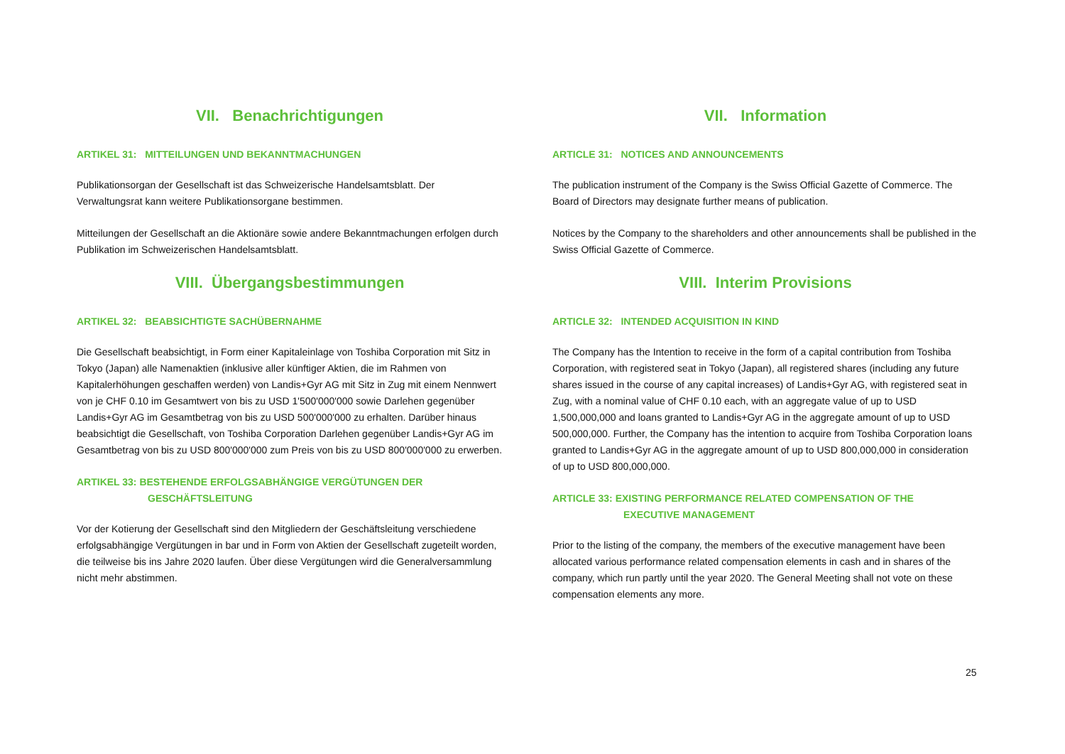VII. Benachrichtigungen
ARTIKEL 31: MITTEILUNGEN UND BEKANNTMACHUNGEN
Publikationsorgan der Gesellschaft ist das Schweizerische Handelsamtsblatt. Der Verwaltungsrat kann weitere Publikationsorgane bestimmen.
Mitteilungen der Gesellschaft an die Aktionäre sowie andere Bekanntmachungen erfolgen durch Publikation im Schweizerischen Handelsamtsblatt.
VIII. Übergangsbestimmungen
ARTIKEL 32: BEABSICHTIGTE SACHÜBERNAHME
Die Gesellschaft beabsichtigt, in Form einer Kapitaleinlage von Toshiba Corporation mit Sitz in Tokyo (Japan) alle Namenaktien (inklusive aller künftiger Aktien, die im Rahmen von Kapitalerhöhungen geschaffen werden) von Landis+Gyr AG mit Sitz in Zug mit einem Nennwert von je CHF 0.10 im Gesamtwert von bis zu USD 1'500'000'000 sowie Darlehen gegenüber Landis+Gyr AG im Gesamtbetrag von bis zu USD 500'000'000 zu erhalten. Darüber hinaus beabsichtigt die Gesellschaft, von Toshiba Corporation Darlehen gegenüber Landis+Gyr AG im Gesamtbetrag von bis zu USD 800'000'000 zum Preis von bis zu USD 800'000'000 zu erwerben.
ARTIKEL 33: BESTEHENDE ERFOLGSABHÄNGIGE VERGÜTUNGEN DER
GESCHÄFTSLEITUNG
Vor der Kotierung der Gesellschaft sind den Mitgliedern der Geschäftsleitung verschiedene erfolgsabhängige Vergütungen in bar und in Form von Aktien der Gesellschaft zugeteilt worden, die teilweise bis ins Jahre 2020 laufen. Über diese Vergütungen wird die Generalversammlung nicht mehr abstimmen.
VII. Information
ARTICLE 31: NOTICES AND ANNOUNCEMENTS
The publication instrument of the Company is the Swiss Official Gazette of Commerce. The Board of Directors may designate further means of publication.
Notices by the Company to the shareholders and other announcements shall be published in the Swiss Official Gazette of Commerce.
VIII. Interim Provisions
ARTICLE 32: INTENDED ACQUISITION IN KIND
The Company has the Intention to receive in the form of a capital contribution from Toshiba Corporation, with registered seat in Tokyo (Japan), all registered shares (including any future shares issued in the course of any capital increases) of Landis+Gyr AG, with registered seat in Zug, with a nominal value of CHF 0.10 each, with an aggregate value of up to USD 1,500,000,000 and loans granted to Landis+Gyr AG in the aggregate amount of up to USD 500,000,000. Further, the Company has the intention to acquire from Toshiba Corporation loans granted to Landis+Gyr AG in the aggregate amount of up to USD 800,000,000 in consideration of up to USD 800,000,000.
ARTICLE 33: EXISTING PERFORMANCE RELATED COMPENSATION OF THE
EXECUTIVE MANAGEMENT
Prior to the listing of the company, the members of the executive management have been allocated various performance related compensation elements in cash and in shares of the company, which run partly until the year 2020. The General Meeting shall not vote on these compensation elements any more.
25